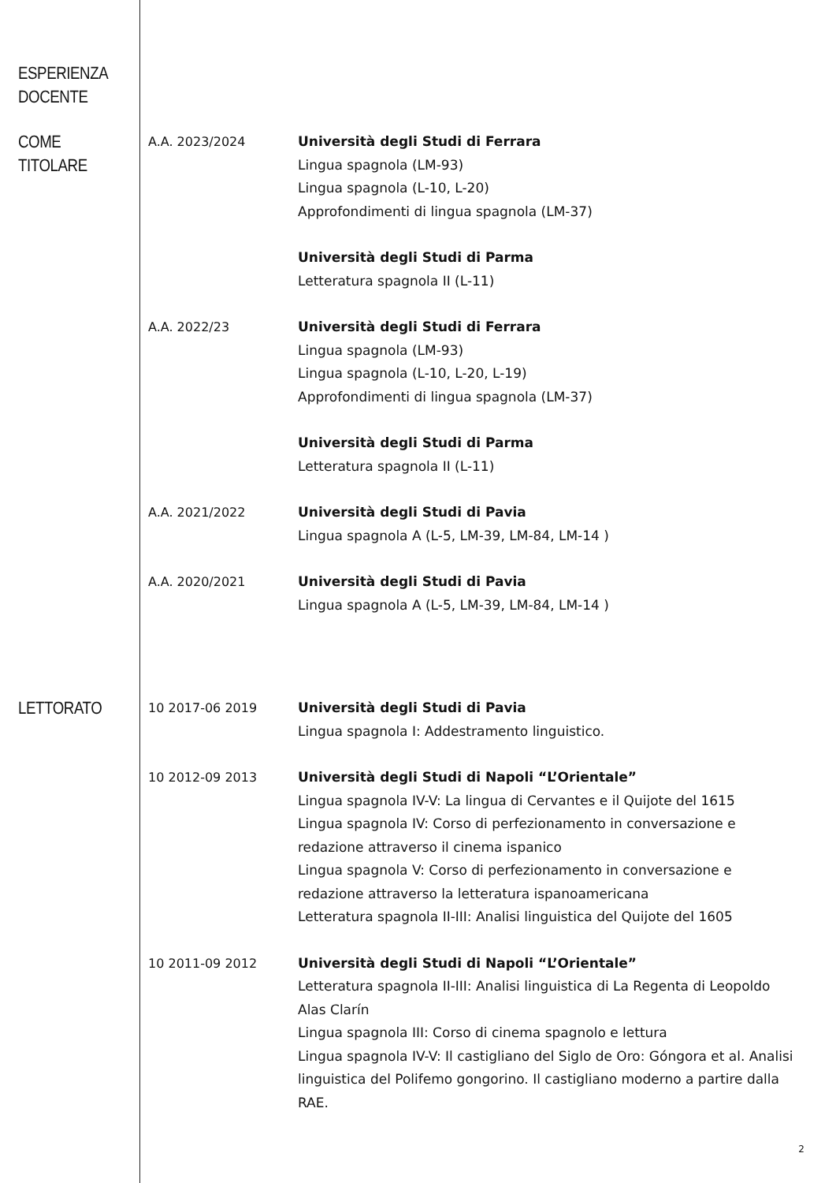ESPERIENZA
DOCENTE
COME TITOLARE
A.A. 2023/2024
Università degli Studi di Ferrara
Lingua spagnola (LM-93)
Lingua spagnola (L-10, L-20)
Approfondimenti di lingua spagnola (LM-37)
Università degli Studi di Parma
Letteratura spagnola II (L-11)
A.A. 2022/23
Università degli Studi di Ferrara
Lingua spagnola (LM-93)
Lingua spagnola (L-10, L-20, L-19)
Approfondimenti di lingua spagnola (LM-37)
Università degli Studi di Parma
Letteratura spagnola II (L-11)
A.A. 2021/2022
Università degli Studi di Pavia
Lingua spagnola A (L-5, LM-39, LM-84, LM-14 )
A.A. 2020/2021
Università degli Studi di Pavia
Lingua spagnola A (L-5, LM-39, LM-84, LM-14 )
LETTORATO
10 2017-06 2019
Università degli Studi di Pavia
Lingua spagnola I: Addestramento linguistico.
10 2012-09 2013
Università degli Studi di Napoli “L’Orientale”
Lingua spagnola IV-V: La lingua di Cervantes e il Quijote del 1615
Lingua spagnola IV: Corso di perfezionamento in conversazione e redazione attraverso il cinema ispanico
Lingua spagnola V: Corso di perfezionamento in conversazione e redazione attraverso la letteratura ispanoamericana
Letteratura spagnola II-III: Analisi linguistica del Quijote del 1605
10 2011-09 2012
Università degli Studi di Napoli “L’Orientale”
Letteratura spagnola II-III: Analisi linguistica di La Regenta di Leopoldo Alas Clarín
Lingua spagnola III: Corso di cinema spagnolo e lettura
Lingua spagnola IV-V: Il castigliano del Siglo de Oro: Góngora et al. Analisi linguistica del Polifemo gongorino. Il castigliano moderno a partire dalla RAE.
2